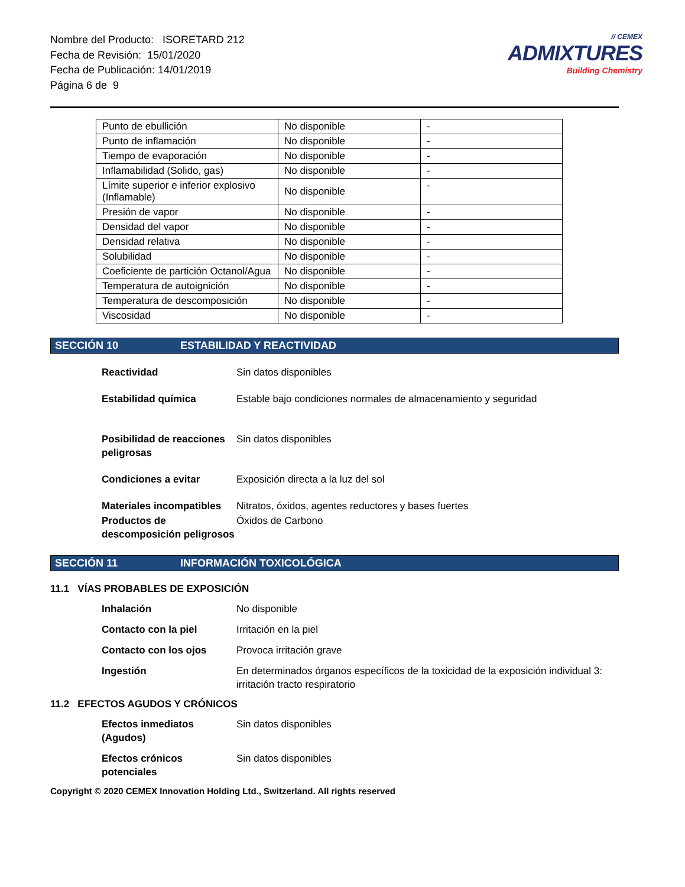Nombre del Producto: ISORETARD 212
Fecha de Revisión: 15/01/2020
Fecha de Publicación: 14/01/2019
Página 6 de 9
// CEMEX
ADMIXTURES
Building Chemistry
| Punto de ebullición | No disponible | - |
| Punto de inflamación | No disponible | - |
| Tiempo de evaporación | No disponible | - |
| Inflamabilidad (Solido, gas) | No disponible | - |
| Límite superior e inferior explosivo (Inflamable) | No disponible | - |
| Presión de vapor | No disponible | - |
| Densidad del vapor | No disponible | - |
| Densidad relativa | No disponible | - |
| Solubilidad | No disponible | - |
| Coeficiente de partición Octanol/Agua | No disponible | - |
| Temperatura de autoignición | No disponible | - |
| Temperatura de descomposición | No disponible | - |
| Viscosidad | No disponible | - |
SECCIÓN 10 ESTABILIDAD Y REACTIVIDAD
Reactividad Sin datos disponibles
Estabilidad química Estable bajo condiciones normales de almacenamiento y seguridad
Posibilidad de reacciones peligrosas Sin datos disponibles
Condiciones a evitar Exposición directa a la luz del sol
Materiales incompatibles Nitratos, óxidos, agentes reductores y bases fuertes
Productos de descomposición peligrosos Óxidos de Carbono
SECCIÓN 11 INFORMACIÓN TOXICOLÓGICA
11.1 VÍAS PROBABLES DE EXPOSICIÓN
Inhalación No disponible
Contacto con la piel Irritación en la piel
Contacto con los ojos Provoca irritación grave
Ingestión En determinados órganos específicos de la toxicidad de la exposición individual 3: irritación tracto respiratorio
11.2 EFECTOS AGUDOS Y CRÓNICOS
Efectos inmediatos (Agudos) Sin datos disponibles
Efectos crónicos potenciales Sin datos disponibles
Copyright © 2020 CEMEX Innovation Holding Ltd., Switzerland. All rights reserved